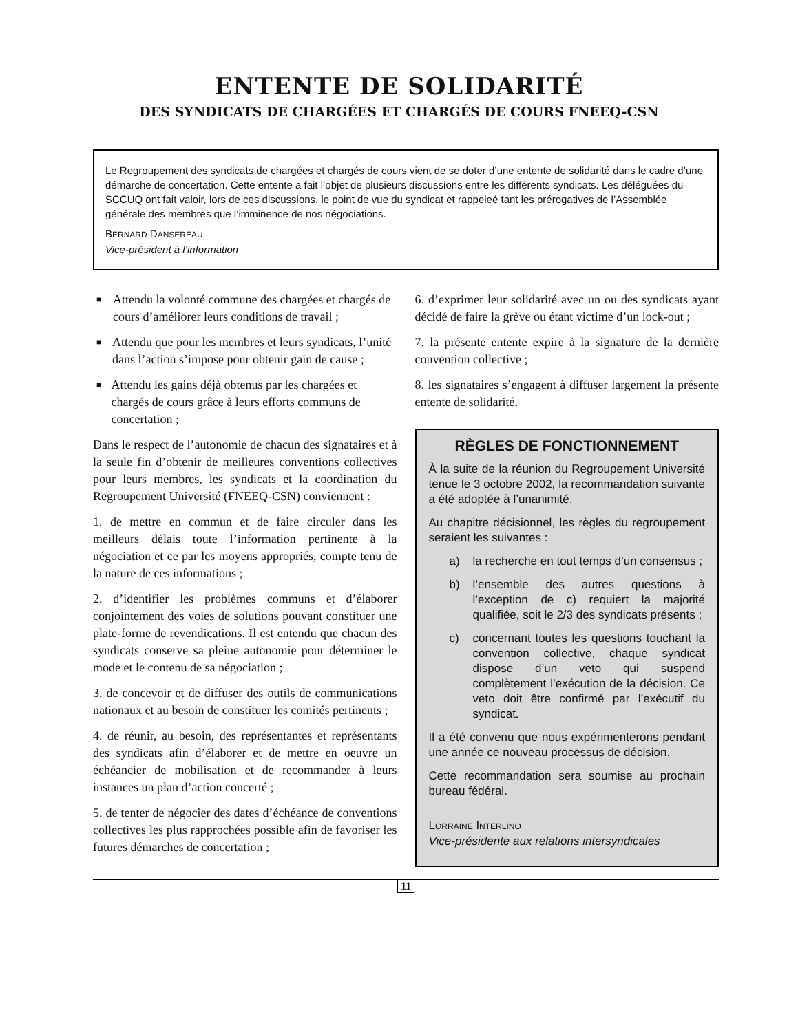ENTENTE DE SOLIDARITÉ
DES SYNDICATS DE CHARGÉES ET CHARGÉS DE COURS FNEEQ-CSN
Le Regroupement des syndicats de chargées et chargés de cours vient de se doter d’une entente de solidarité dans le cadre d’une démarche de concertation. Cette entente a fait l’objet de plusieurs discussions entre les différents syndicats. Les déléguées du SCCUQ ont fait valoir, lors de ces discussions, le point de vue du syndicat et rappeleé tant les prérogatives de l’Assemblée générale des membres que l’imminence de nos négociations.
BERNARD DANSEREAU
Vice-président à l’information
■ Attendu la volonté commune des chargées et chargés de cours d’améliorer leurs conditions de travail ;
■ Attendu que pour les membres et leurs syndicats, l’unité dans l’action s’impose pour obtenir gain de cause ;
■ Attendu les gains déjà obtenus par les chargées et chargés de cours grâce à leurs efforts communs de concertation ;
Dans le respect de l’autonomie de chacun des signataires et à la seule fin d’obtenir de meilleures conventions collectives pour leurs membres, les syndicats et la coordination du Regroupement Université (FNEEQ-CSN) conviennent :
1. de mettre en commun et de faire circuler dans les meilleurs délais toute l’information pertinente à la négociation et ce par les moyens appropriés, compte tenu de la nature de ces informations ;
2. d’identifier les problèmes communs et d’élaborer conjointement des voies de solutions pouvant constituer une plate-forme de revendications. Il est entendu que chacun des syndicats conserve sa pleine autonomie pour déterminer le mode et le contenu de sa négociation ;
3. de concevoir et de diffuser des outils de communications nationaux et au besoin de constituer les comités pertinents ;
4. de réunir, au besoin, des représentantes et représentants des syndicats afin d’élaborer et de mettre en oeuvre un échéancier de mobilisation et de recommander à leurs instances un plan d’action concerté ;
5. de tenter de négocier des dates d’échéance de conventions collectives les plus rapprochées possible afin de favoriser les futures démarches de concertation ;
6. d’exprimer leur solidarité avec un ou des syndicats ayant décidé de faire la grève ou étant victime d’un lock-out ;
7. la présente entente expire à la signature de la dernière convention collective ;
8. les signataires s’engagent à diffuser largement la présente entente de solidarité.
RÈGLES DE FONCTIONNEMENT
À la suite de la réunion du Regroupement Université tenue le 3 octobre 2002, la recommandation suivante a été adoptée à l’unanimité.
Au chapitre décisionnel, les règles du regroupement seraient les suivantes :
a) la recherche en tout temps d’un consensus ;
b) l’ensemble des autres questions à l’exception de c) requiert la majorité qualifiée, soit le 2/3 des syndicats présents ;
c) concernant toutes les questions touchant la convention collective, chaque syndicat dispose d’un veto qui suspend complètement l’exécution de la décision. Ce veto doit être confirmé par l’exécutif du syndicat.
Il a été convenu que nous expérimenterons pendant une année ce nouveau processus de décision.
Cette recommandation sera soumise au prochain bureau fédéral.
LORRAINE INTERLINO
Vice-présidente aux relations intersyndicales
11